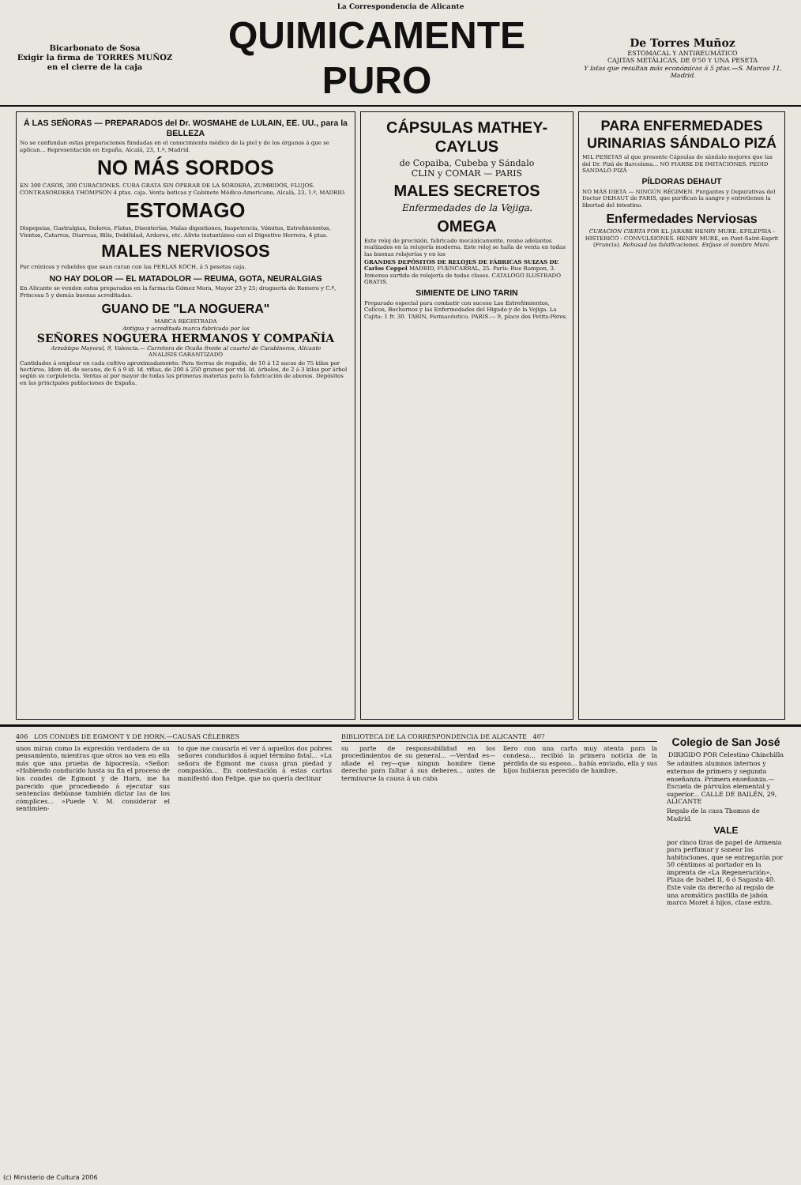La Correspondencia de Alicante
Bicarbonato de Sosa
Exigir la firma de TORRES MUÑOZ en el cierre de la caja
QUIMICAMENTE PURO
De Torres Muñoz
ESTOMACAL Y ANTIREUMÁTICO
CAJITAS METÁLICAS, DE 0'50 Y UNA PESETA
Y latas que resultan más económicas á 5 ptas.—S. Marcos 11, Madrid.
Á LAS SEÑORAS — PREPARADOS del Dr. WOSMAHE de LULAIN, EE. UU., para la BELLEZA
No se confundan estas preparaciones fundadas en el conocimiento médico de la piel y de los órganos á que se aplican... Representación en España, Alcalá, 23, 1.º, Madrid.
NO MÁS SORDOS
EN 300 CASOS, 300 CURACIONES. CURA GRATA SIN OPERAR DE LA SORDERA, ZUMBIDOS, FLUJOS. CONTRASORDERA THOMPSON 4 ptas. caja. Venta boticas y Gabinete Médico-Americano, Alcalá, 23, 1.º, MADRID.
ESTOMAGO
Dispepsias, Gastralgias, Dolores, Flatos, Disenterías, Malas digestiones, Inapetencia, Vómitos, Estreñimientos, Vientos, Catarros, Diarreas, Bilis, Debilidad, Ardores, etc. Alivio instantáneo con el Digestivo Herrera, 4 ptas.
MALES NERVIOSOS
Por crónicos y rebeldes que sean curan con las PERLAS KOCH, á 5 pesetas caja.
NO HAY DOLOR — EL MATADOLOR — REUMA, GOTA, NEURALGIAS
En Alicante se venden estos preparados en la farmacia Gómez Mora, Mayor 23 y 25; droguería de Romero y C.ª, Princesa 5 y demás buenas acreditadas.
GUANO DE "LA NOGUERA"
MARCA REGISTRADA
Antigua y acreditada marca fabricada por los
SEÑORES NOGUERA HERMANOS Y COMPAÑÍA
Arzobispo Mayoral, 9, Valencia.— Carretera de Ocaña frente al cuartel de Carabineros, Alicante
ANALISIS GARANTIZADO
Cantidades á emplear en cada cultivo aproximadamente: Para tierras de regadío, de 10 á 12 sacos de 75 kilos por hectárea. Idem id. de secano, de 6 á 9 id. Id. viñas, de 200 á 250 gramos por vid. Id. árboles, de 2 á 3 kilos por árbol según su corpulencia. Ventas al por mayor de todas las primeras materias para la fabricación de abonos. Depósitos en las principales poblaciones de España.
CÁPSULAS MATHEY-CAYLUS
de Copaiba, Cubeba y Sándalo
CLIN y COMAR — PARIS
MALES SECRETOS
Enfermedades de la Vejiga.
OMEGA
Este reloj de precisión, fabricado mecánicamente, reune adelantos realizados en la relojería moderna. Este reloj se halla de venta en todas las buenas relojerías y en los
GRANDES DEPÓSITOS DE RELOJES DE FÁBRICAS SUIZAS DE Carlos Coppel MADRID, FUENCARRAL, 25. París: Rue Rampon, 3. Inmenso surtido de relojería de todas clases. CATALOGO ILUSTRADO GRATIS.
SIMIENTE DE LINO TARIN
Preparado especial para combatir con suceso Los Estreñimientos, Colicos, Bochornos y las Enfermedades del Higado y de la Vejiga. La Cajita: 1 fr. 30. TARIN, Farmacéutico. PARIS.— 9, place des Petits-Pères.
PARA ENFERMEDADES URINARIAS SÁNDALO PIZÁ
MIL PESETAS al que presente Cápsulas de sándalo mejores que las del Dr. Pizá de Barcelona... NO FIARSE DE IMITACIONES. PEDID SANDALO PIZÁ
PÍLDORAS DEHAUT
NO MÁS DIETA — NINGÚN RÉGIMEN. Purgantes y Depurativas del Doctor DEHAUT de PARIS, que purifican la sangre y entretienen la libertad del intestino.
Enfermedades Nerviosas
CURACION CIERTA POR EL JARABE HENRY MURE. EPILEPSIA - HISTERICO - CONVULSIONES. HENRY MURE, en Pont-Saint-Esprit (Francia). Rehusad las falsificaciones. Exíjase el nombre Mure.
406 LOS CONDES DE EGMONT Y DE HORN.—CAUSAS CÉLEBRES
unos miran como la expresión verdadera de su pensamiento, mientras que otros no ven en ella más que una prueba de hipocresía. «Señor: »Habiendo conducido hasta su fin el proceso de los condes de Egmont y de Horn, me ha parecido que procediendo á ejecutar sus sentencias debíanse también dictar las de los cómplices... »Puede V. M. considerar el sentimien-
to que me causaría el ver á aquellos dos pobres señores conducidos á aquel término fatal... »La señora de Egmont me causa gran piedad y compasión... En contestación á estas cartas manifestó don Felipe, que no quería declinar
BIBLIOTECA DE LA CORRESPONDENCIA DE ALICANTE 407
su parte de responsabilidad en los procedimientos de su general... —Verdad es—añade el rey—que ningun hombre tiene derecho para faltar á sus deberes... antes de terminarse la causa á un caba
llero con una carta muy atenta para la condesa... recibió la primera noticia de la pérdida de su esposo... había enviado, ella y sus hijos hubieran perecido de hambre.
Colegio de San José
DIRIGIDO POR Celestino Chinchilla
Se admiten alumnos internos y externos de primera y segunda enseñanza. Primera enseñanza.—Escuela de párvulos elemental y superior... CALLE DE BAILÉN, 29, ALICANTE
Regalo de la casa Thomas de Madrid.
VALE
por cinco tiras de papel de Armenia para perfumar y sanear las habitaciones, que se entregarán por 50 céntimos al portador en la imprenta de «La Regeneración», Plaza de Isabel II, 6 ó Sagasta 40. Este vale da derecho al regalo de una aromática pastilla de jabón marca Moret á hijos, clase extra.
(c) Ministerio de Cultura 2006